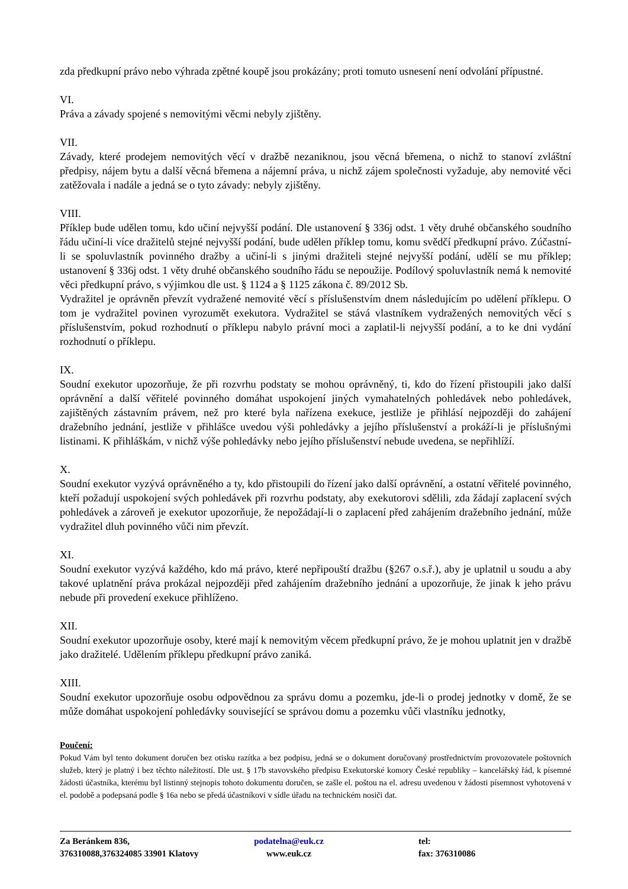zda předkupní právo nebo výhrada zpětné koupě jsou prokázány; proti tomuto usnesení není odvolání přípustné.
VI.
Práva a závady spojené s nemovitými věcmi nebyly zjištěny.
VII.
Závady, které prodejem nemovitých věcí v dražbě nezaniknou, jsou věcná břemena, o nichž to stanoví zvláštní předpisy, nájem bytu a další věcná břemena a nájemní práva, u nichž zájem společnosti vyžaduje, aby nemovité věci zatěžovala i nadále a jedná se o tyto závady: nebyly zjištěny.
VIII.
Příklep bude udělen tomu, kdo učiní nejvyšší podání. Dle ustanovení § 336j odst. 1 věty druhé občanského soudního řádu učiní-li více dražitelů stejné nejvyšší podání, bude udělen příklep tomu, komu svědčí předkupní právo. Zúčastní-li se spoluvlastník povinného dražby a učiní-li s jinými dražiteli stejné nejvyšší podání, udělí se mu příklep; ustanovení § 336j odst. 1 věty druhé občanského soudního řádu se nepoužije. Podílový spoluvlastník nemá k nemovité věci předkupní právo, s výjimkou dle ust. § 1124 a § 1125 zákona č. 89/2012 Sb.
Vydražitel je oprávněn převzít vydražené nemovité věcí s příslušenstvím dnem následujícím po udělení příklepu. O tom je vydražitel povinen vyrozumět exekutora. Vydražitel se stává vlastníkem vydražených nemovitých věcí s příslušenstvím, pokud rozhodnutí o příklepu nabylo právní moci a zaplatil-li nejvyšší podání, a to ke dni vydání rozhodnutí o příklepu.
IX.
Soudní exekutor upozorňuje, že při rozvrhu podstaty se mohou oprávněný, ti, kdo do řízení přistoupili jako další oprávnění a další věřitelé povinného domáhat uspokojení jiných vymahatelných pohledávek nebo pohledávek, zajištěných zástavním právem, než pro které byla nařízena exekuce, jestliže je přihlásí nejpozději do zahájení dražebního jednání, jestliže v přihlášce uvedou výši pohledávky a jejího příslušenství a prokáží-li je příslušnými listinami. K přihláškám, v nichž výše pohledávky nebo jejího příslušenství nebude uvedena, se nepřihlíží.
X.
Soudní exekutor vyzývá oprávněného a ty, kdo přistoupili do řízení jako další oprávnění, a ostatní věřitelé povinného, kteří požadují uspokojení svých pohledávek při rozvrhu podstaty, aby exekutorovi sdělili, zda žádají zaplacení svých pohledávek a zároveň je exekutor upozorňuje, že nepožádají-li o zaplacení před zahájením dražebního jednání, může vydražitel dluh povinného vůči nim převzít.
XI.
Soudní exekutor vyzývá každého, kdo má právo, které nepřipouští dražbu (§267 o.s.ř.), aby je uplatnil u soudu a aby takové uplatnění práva prokázal nejpozději před zahájením dražebního jednání a upozorňuje, že jinak k jeho právu nebude při provedení exekuce přihlíženo.
XII.
Soudní exekutor upozorňuje osoby, které mají k nemovitým věcem předkupní právo, že je mohou uplatnit jen v dražbě jako dražitelé. Udělením příklepu předkupní právo zaniká.
XIII.
Soudní exekutor upozorňuje osobu odpovědnou za správu domu a pozemku, jde-li o prodej jednotky v domě, že se může domáhat uspokojení pohledávky související se správou domu a pozemku vůči vlastníku jednotky,
Poučení:
Pokud Vám byl tento dokument doručen bez otisku razítka a bez podpisu, jedná se o dokument doručovaný prostřednictvím provozovatele poštovních služeb, který je platný i bez těchto náležitostí. Dle ust. § 17b stavovského předpisu Exekutorské komory České republiky – kancelářský řád, k písemné žádosti účastníka, kterému byl listinný stejnopis tohoto dokumentu doručen, se zašle el. poštou na el. adresu uvedenou v žádosti písemnost vyhotovená v el. podobě a podepsaná podle § 16a nebo se předá účastníkovi v sídle úřadu na technickém nosiči dat.
Za Beránkem 836,
376310088,376324085 33901 Klatovy
podatelna@euk.cz
www.euk.cz
tel:
fax: 376310086